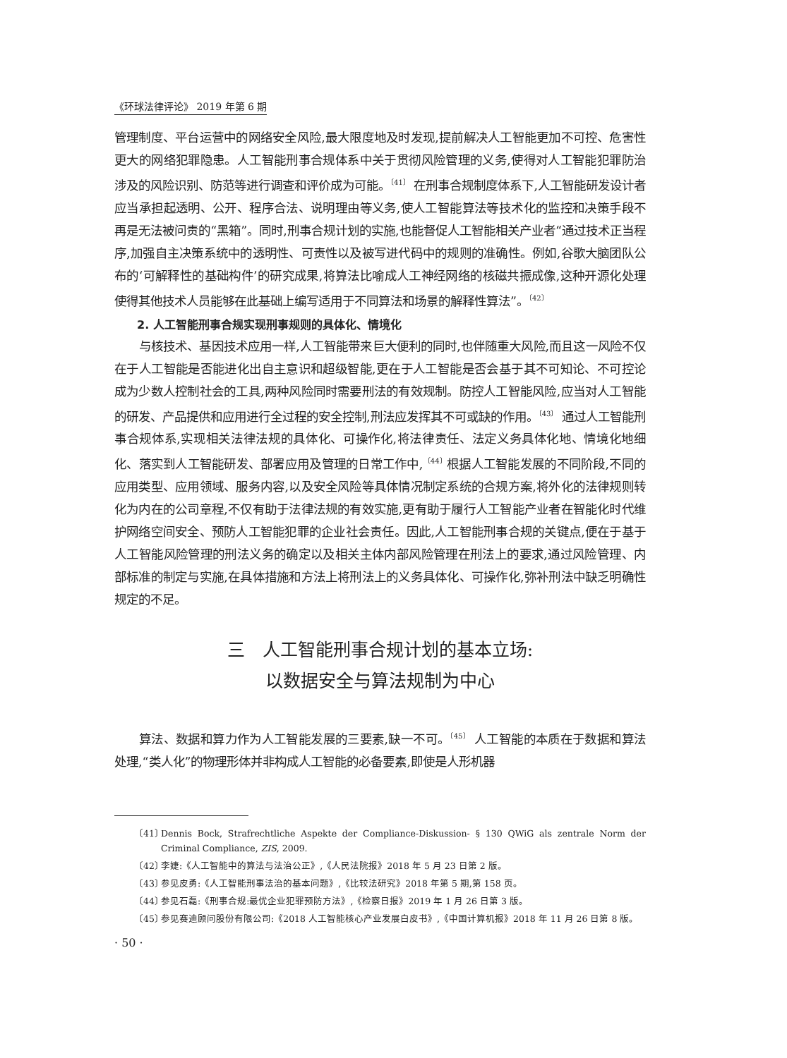《环球法律评论》 2019 年第 6 期
管理制度、平台运营中的网络安全风险,最大限度地及时发现,提前解决人工智能更加不可控、危害性更大的网络犯罪隐患。人工智能刑事合规体系中关于贯彻风险管理的义务,使得对人工智能犯罪防治涉及的风险识别、防范等进行调查和评价成为可能。<sup>〔41〕</sup> 在刑事合规制度体系下,人工智能研发设计者应当承担起透明、公开、程序合法、说明理由等义务,使人工智能算法等技术化的监控和决策手段不再是无法被问责的“黑箱”。同时,刑事合规计划的实施,也能督促人工智能相关产业者“通过技术正当程序,加强自主决策系统中的透明性、可责性以及被写进代码中的规则的准确性。例如,谷歌大脑团队公布的‘可解释性的基础构件’的研究成果,将算法比喻成人工神经网络的核磁共振成像,这种开源化处理使得其他技术人员能够在此基础上编写适用于不同算法和场景的解释性算法”。<sup>〔42〕</sup>
2. 人工智能刑事合规实现刑事规则的具体化、情境化
与核技术、基因技术应用一样,人工智能带来巨大便利的同时,也伴随重大风险,而且这一风险不仅在于人工智能是否能进化出自主意识和超级智能,更在于人工智能是否会基于其不可知论、不可控论成为少数人控制社会的工具,两种风险同时需要刑法的有效规制。防控人工智能风险,应当对人工智能的研发、产品提供和应用进行全过程的安全控制,刑法应发挥其不可或缺的作用。<sup>〔43〕</sup> 通过人工智能刑事合规体系,实现相关法律法规的具体化、可操作化,将法律责任、法定义务具体化地、情境化地细化、落实到人工智能研发、部署应用及管理的日常工作中,<sup>〔44〕</sup>根据人工智能发展的不同阶段,不同的应用类型、应用领域、服务内容,以及安全风险等具体情况制定系统的合规方案,将外化的法律规则转化为内在的公司章程,不仅有助于法律法规的有效实施,更有助于履行人工智能产业者在智能化时代维护网络空间安全、预防人工智能犯罪的企业社会责任。因此,人工智能刑事合规的关键点,便在于基于人工智能风险管理的刑法义务的确定以及相关主体内部风险管理在刑法上的要求,通过风险管理、内部标准的制定与实施,在具体措施和方法上将刑法上的义务具体化、可操作化,弥补刑法中缺乏明确性规定的不足。
三　人工智能刑事合规计划的基本立场:
以数据安全与算法规制为中心
算法、数据和算力作为人工智能发展的三要素,缺一不可。<sup>〔45〕</sup> 人工智能的本质在于数据和算法处理,“类人化”的物理形体并非构成人工智能的必备要素,即使是人形机器
〔41〕 Dennis Bock, Strafrechtliche Aspekte der Compliance-Diskussion- § 130 QWiG als zentrale Norm der Criminal Compliance, ZIS, 2009.
〔42〕 李婕:《人工智能中的算法与法治公正》,《人民法院报》2018 年 5 月 23 日第 2 版。
〔43〕 参见皮勇:《人工智能刑事法治的基本问题》,《比较法研究》2018 年第 5 期,第 158 页。
〔44〕 参见石磊:《刑事合规:最优企业犯罪预防方法》,《检察日报》2019 年 1 月 26 日第 3 版。
〔45〕 参见赛迪顾问股份有限公司:《2018 人工智能核心产业发展白皮书》,《中国计算机报》2018 年 11 月 26 日第 8 版。
· 50 ·